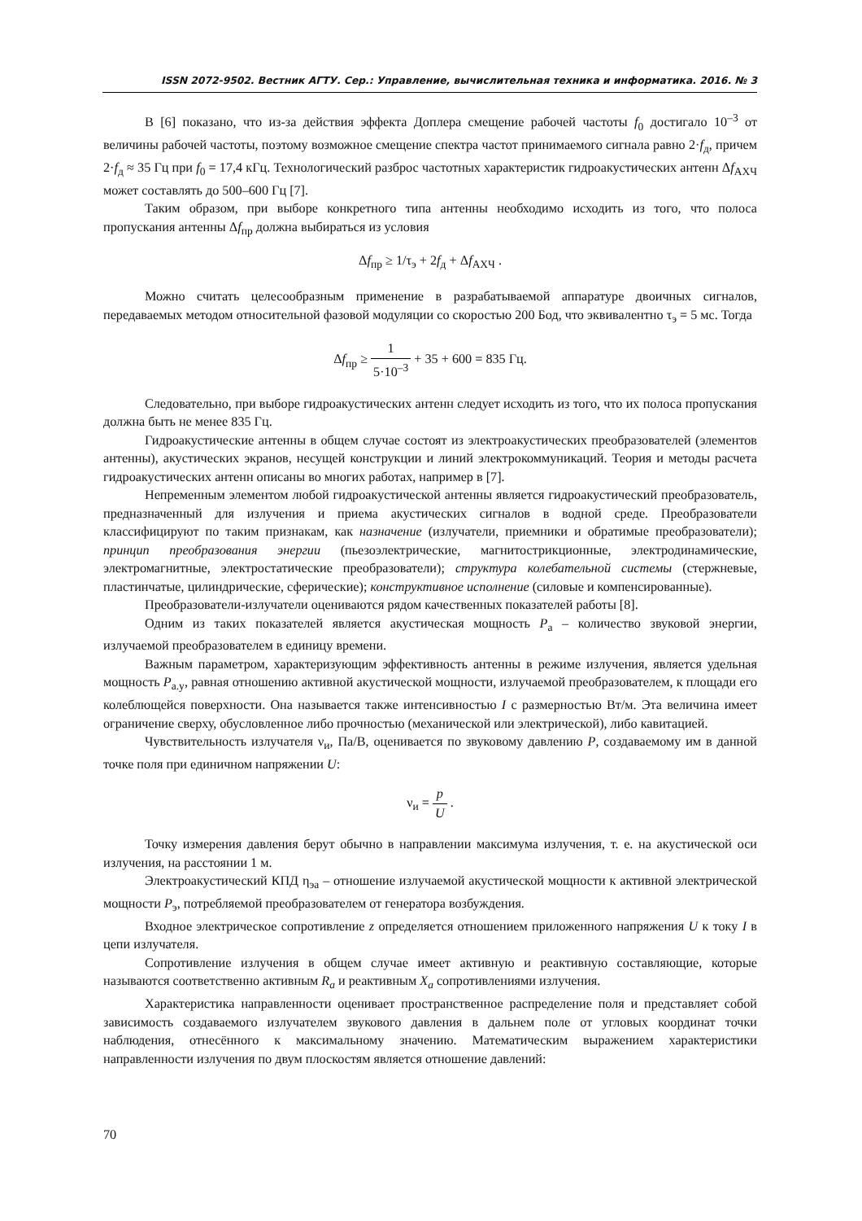ISSN 2072-9502. Вестник АГТУ. Сер.: Управление, вычислительная техника и информатика. 2016. № 3
В [6] показано, что из-за действия эффекта Доплера смещение рабочей частоты f<sub>0</sub> достигало 10<sup>–3</sup> от величины рабочей частоты, поэтому возможное смещение спектра частот принимаемого сигнала равно 2·f<sub>д</sub>, причем 2·f<sub>д</sub> ≈ 35 Гц при f<sub>0</sub> = 17,4 кГц. Технологический разброс частотных характеристик гидроакустических антенн Δf<sub>АХЧ</sub> может составлять до 500–600 Гц [7].
Таким образом, при выборе конкретного типа антенны необходимо исходить из того, что полоса пропускания антенны Δf<sub>пр</sub> должна выбираться из условия
Δf<sub>пр</sub> ≥ 1/τ<sub>э</sub> + 2f<sub>д</sub> + Δf<sub>АХЧ</sub> .
Можно считать целесообразным применение в разрабатываемой аппаратуре двоичных сигналов, передаваемых методом относительной фазовой модуляции со скоростью 200 Бод, что эквивалентно τ<sub>э</sub> = 5 мс. Тогда
Δf<sub>пр</sub> ≥ 1 5·10<sup>–3</sup> + 35 + 600 = 835 Гц.
Следовательно, при выборе гидроакустических антенн следует исходить из того, что их полоса пропускания должна быть не менее 835 Гц.
Гидроакустические антенны в общем случае состоят из электроакустических преобразователей (элементов антенны), акустических экранов, несущей конструкции и линий электрокоммуникаций. Теория и методы расчета гидроакустических антенн описаны во многих работах, например в [7].
Непременным элементом любой гидроакустической антенны является гидроакустический преобразователь, предназначенный для излучения и приема акустических сигналов в водной среде. Преобразователи классифицируют по таким признакам, как назначение (излучатели, приемники и обратимые преобразователи); принцип преобразования энергии (пьезоэлектрические, магнитострикционные, электродинамические, электромагнитные, электростатические преобразователи); структура колебательной системы (стержневые, пластинчатые, цилиндрические, сферические); конструктивное исполнение (силовые и компенсированные).
Преобразователи-излучатели оцениваются рядом качественных показателей работы [8].
Одним из таких показателей является акустическая мощность P<sub>а</sub> – количество звуковой энергии, излучаемой преобразователем в единицу времени.
Важным параметром, характеризующим эффективность антенны в режиме излучения, является удельная мощность P<sub>а.у</sub>, равная отношению активной акустической мощности, излучаемой преобразователем, к площади его колеблющейся поверхности. Она называется также интенсивностью I с размерностью Вт/м. Эта величина имеет ограничение сверху, обусловленное либо прочностью (механической или электрической), либо кавитацией.
Чувствительность излучателя ν<sub>и</sub>, Па/В, оценивается по звуковому давлению P, создаваемому им в данной точке поля при единичном напряжении U:
ν<sub>и</sub> = p U .
Точку измерения давления берут обычно в направлении максимума излучения, т. е. на акустической оси излучения, на расстоянии 1 м.
Электроакустический КПД η<sub>эа</sub> – отношение излучаемой акустической мощности к активной электрической мощности P<sub>э</sub>, потребляемой преобразователем от генератора возбуждения.
Входное электрическое сопротивление z определяется отношением приложенного напряжения U к току I в цепи излучателя.
Сопротивление излучения в общем случае имеет активную и реактивную составляющие, которые называются соответственно активным R<sub>a</sub> и реактивным X<sub>a</sub> сопротивлениями излучения.
Характеристика направленности оценивает пространственное распределение поля и представляет собой зависимость создаваемого излучателем звукового давления в дальнем поле от угловых координат точки наблюдения, отнесённого к максимальному значению. Математическим выражением характеристики направленности излучения по двум плоскостям является отношение давлений:
70